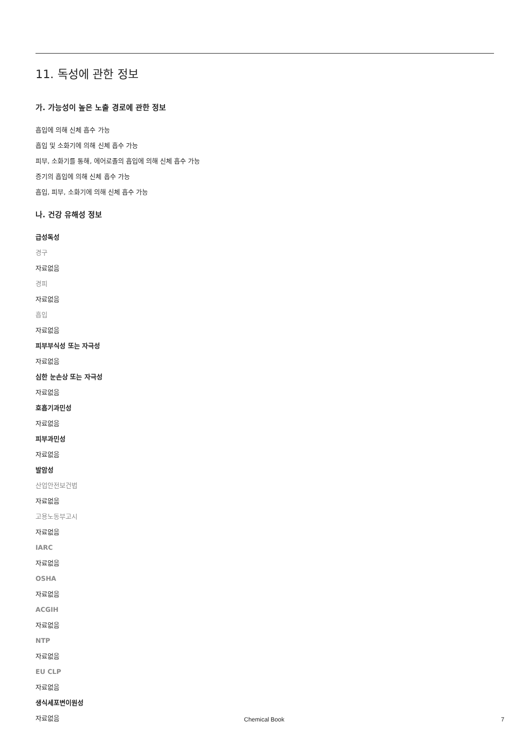11. 독성에 관한 정보
가. 가능성이 높은 노출 경로에 관한 정보
흡입에 의해 신체 흡수 가능
흡입 및 소화기에 의해 신체 흡수 가능
피부, 소화기를 통해, 에어로졸의 흡입에 의해 신체 흡수 가능
증기의 흡입에 의해 신체 흡수 가능
흡입, 피부, 소화기에 의해 신체 흡수 가능
나. 건강 유해성 정보
급성독성
경구
자료없음
경피
자료없음
흡입
자료없음
피부부식성 또는 자극성
자료없음
심한 눈손상 또는 자극성
자료없음
호흡기과민성
자료없음
피부과민성
자료없음
발암성
산업안전보건법
자료없음
고용노동부고시
자료없음
IARC
자료없음
OSHA
자료없음
ACGIH
자료없음
NTP
자료없음
EU CLP
자료없음
생식세포변이원성
자료없음
Chemical Book 7